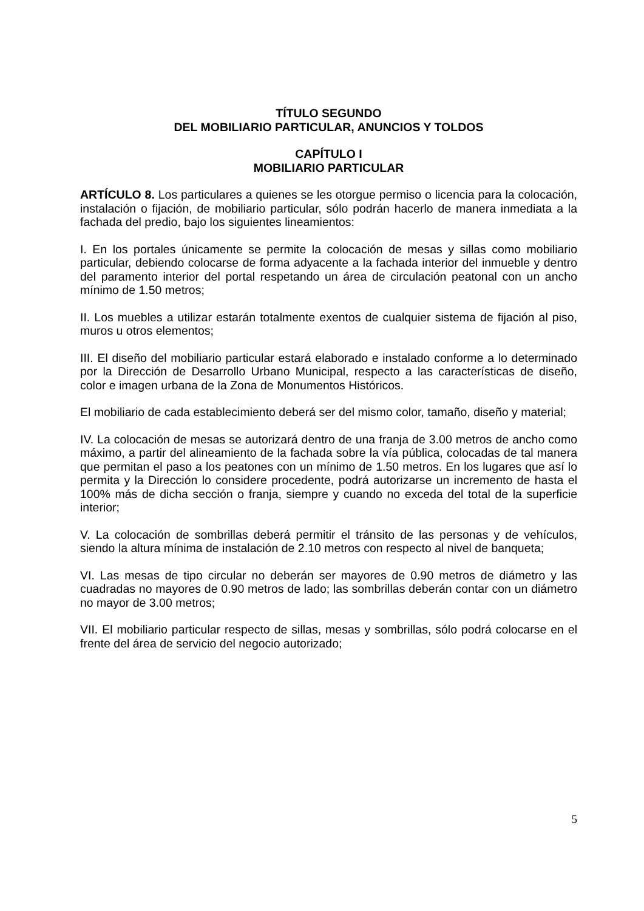TÍTULO SEGUNDO
DEL MOBILIARIO PARTICULAR, ANUNCIOS Y TOLDOS
CAPÍTULO I
MOBILIARIO PARTICULAR
ARTÍCULO 8. Los particulares a quienes se les otorgue permiso o licencia para la colocación, instalación o fijación, de mobiliario particular, sólo podrán hacerlo de manera inmediata a la fachada del predio, bajo los siguientes lineamientos:
I. En los portales únicamente se permite la colocación de mesas y sillas como mobiliario particular, debiendo colocarse de forma adyacente a la fachada interior del inmueble y dentro del paramento interior del portal respetando un área de circulación peatonal con un ancho mínimo de 1.50 metros;
II. Los muebles a utilizar estarán totalmente exentos de cualquier sistema de fijación al piso, muros u otros elementos;
III. El diseño del mobiliario particular estará elaborado e instalado conforme a lo determinado por la Dirección de Desarrollo Urbano Municipal, respecto a las características de diseño, color e imagen urbana de la Zona de Monumentos Históricos.
El mobiliario de cada establecimiento deberá ser del mismo color, tamaño, diseño y material;
IV. La colocación de mesas se autorizará dentro de una franja de 3.00 metros de ancho como máximo, a partir del alineamiento de la fachada sobre la vía pública, colocadas de tal manera que permitan el paso a los peatones con un mínimo de 1.50 metros. En los lugares que así lo permita y la Dirección lo considere procedente, podrá autorizarse un incremento de hasta el 100% más de dicha sección o franja, siempre y cuando no exceda del total de la superficie interior;
V. La colocación de sombrillas deberá permitir el tránsito de las personas y de vehículos, siendo la altura mínima de instalación de 2.10 metros con respecto al nivel de banqueta;
VI. Las mesas de tipo circular no deberán ser mayores de 0.90 metros de diámetro y las cuadradas no mayores de 0.90 metros de lado; las sombrillas deberán contar con un diámetro no mayor de 3.00 metros;
VII. El mobiliario particular respecto de sillas, mesas y sombrillas, sólo podrá colocarse en el frente del área de servicio del negocio autorizado;
5